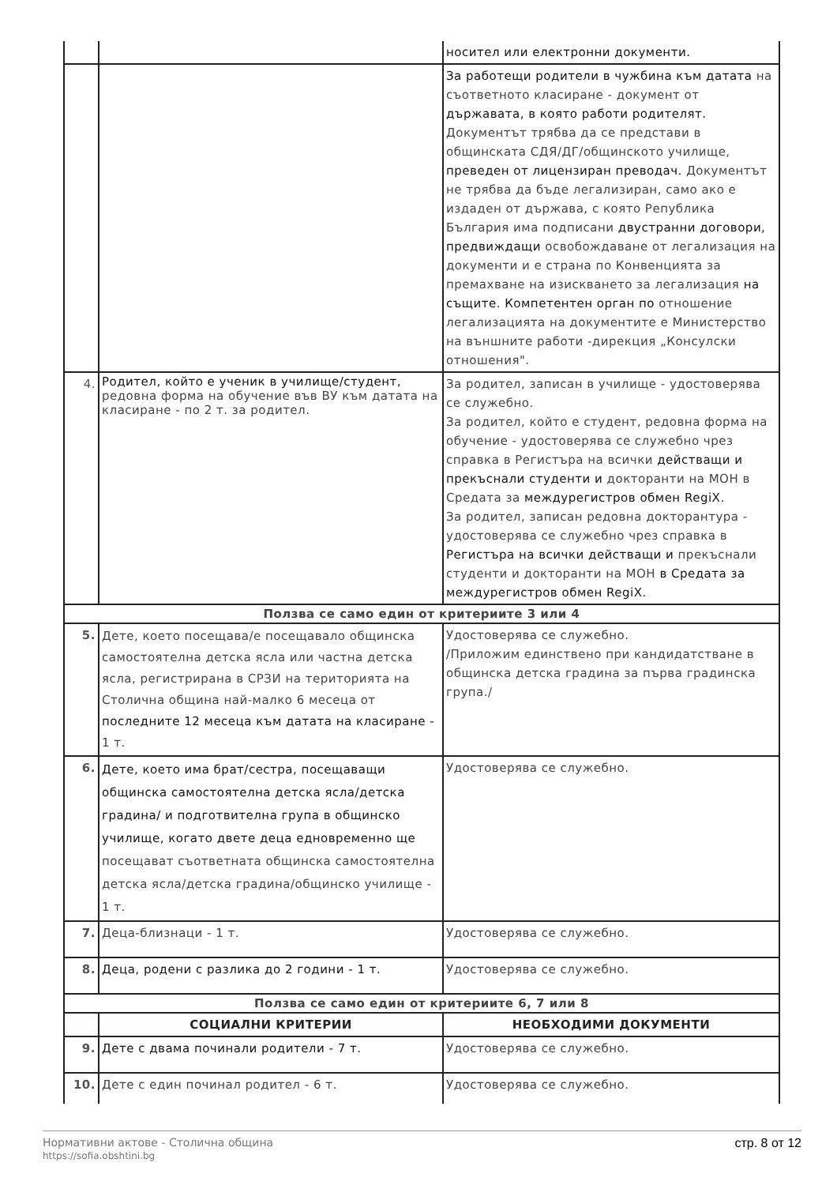| | | носител или електронни документи. |
| | | За работещи родители в чужбина към датата на съответното класиране - документ от държавата, в която работи родителят. Документът трябва да се представи в общинската СДЯ/ДГ/общинското училище, преведен от лицензиран преводач. Документът не трябва да бъде легализиран, само ако е издаден от държава, с която Република България има подписани двустранни договори, предвиждащи освобождаване от легализация на документи и е страна по Конвенцията за премахване на изискването за легализация на същите. Компетентен орган по отношение легализацията на документите е Министерство на външните работи -дирекция „Консулски отношения". |
| 4. | Родител, който е ученик в училище/студент, редовна форма на обучение във ВУ към датата на класиране - по 2 т. за родител. | За родител, записан в училище - удостоверява се служебно. За родител, който е студент, редовна форма на обучение - удостоверява се служебно чрез справка в Регистъра на всички действащи и прекъснали студенти и докторанти на МОН в Средата за междурегистров обмен RegiX. За родител, записан редовна докторантура - удостоверява се служебно чрез справка в Регистъра на всички действащи и прекъснали студенти и докторанти на МОН в Средата за междурегистров обмен RegiX. |
| Ползва се само един от критериите 3 или 4 | | |
| 5. | Дете, което посещава/е посещавало общинска самостоятелна детска ясла или частна детска ясла, регистрирана в СРЗИ на територията на Столична община най-малко 6 месеца от последните 12 месеца към датата на класиране - 1 т. | Удостоверява се служебно. /Приложим единствено при кандидатстване в общинска детска градина за първа градинска група./ |
| 6. | Дете, което има брат/сестра, посещаващи общинска самостоятелна детска ясла/детска градина/ и подготвителна група в общинско училище, когато двете деца едновременно ще посещават съответната общинска самостоятелна детска ясла/детска градина/общинско училище - 1 т. | Удостоверява се служебно. |
| 7. | Деца-близнаци - 1 т. | Удостоверява се служебно. |
| 8. | Деца, родени с разлика до 2 години - 1 т. | Удостоверява се служебно. |
| Ползва се само един от критериите 6, 7 или 8 | | |
| | СОЦИАЛНИ КРИТЕРИИ | НЕОБХОДИМИ ДОКУМЕНТИ |
| 9. | Дете с двама починали родители - 7 т. | Удостоверява се служебно. |
| 10. | Дете с един починал родител - 6 т. | Удостоверява се служебно. |
Нормативни актове - Столична община
https://sofia.obshtini.bg
стр. 8 от 12